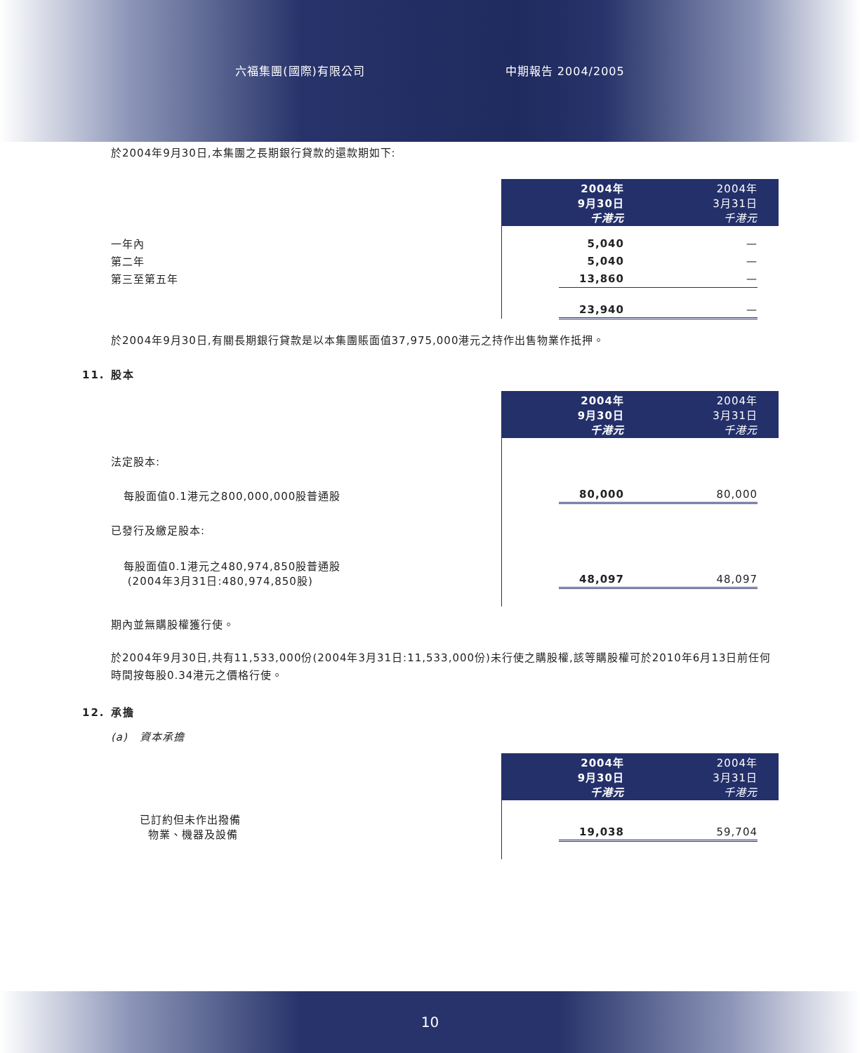六福集團(國際)有限公司 中期報告 2004/2005
於2004年9月30日,本集團之長期銀行貸款的還款期如下:
| | | 2004年 9月30日 千港元 | 2004年 3月31日 千港元 | |
| 一年內 | | 5,040 | — | |
| 第二年 | | 5,040 | — | |
| 第三至第五年 | | 13,860 | — | |
| | | 23,940 | — | |
於2004年9月30日,有關長期銀行貸款是以本集團賬面值37,975,000港元之持作出售物業作抵押。
11. 股本
| | | 2004年 9月30日 千港元 | 2004年 3月31日 千港元 | |
| 法定股本: | | | | |
| 每股面值0.1港元之800,000,000股普通股 | | 80,000 | 80,000 | |
| 已發行及繳足股本: | | | | |
| 每股面值0.1港元之480,974,850股普通股 (2004年3月31日:480,974,850股) | | 48,097 | 48,097 | |
期內並無購股權獲行使。
於2004年9月30日,共有11,533,000份(2004年3月31日:11,533,000份)未行使之購股權,該等購股權可於2010年6月13日前任何時間按每股0.34港元之價格行使。
12. 承擔
(a) 資本承擔
| | | 2004年 9月30日 千港元 | 2004年 3月31日 千港元 | |
| 已訂約但未作出撥備 物業、機器及設備 | | 19,038 | 59,704 | |
10